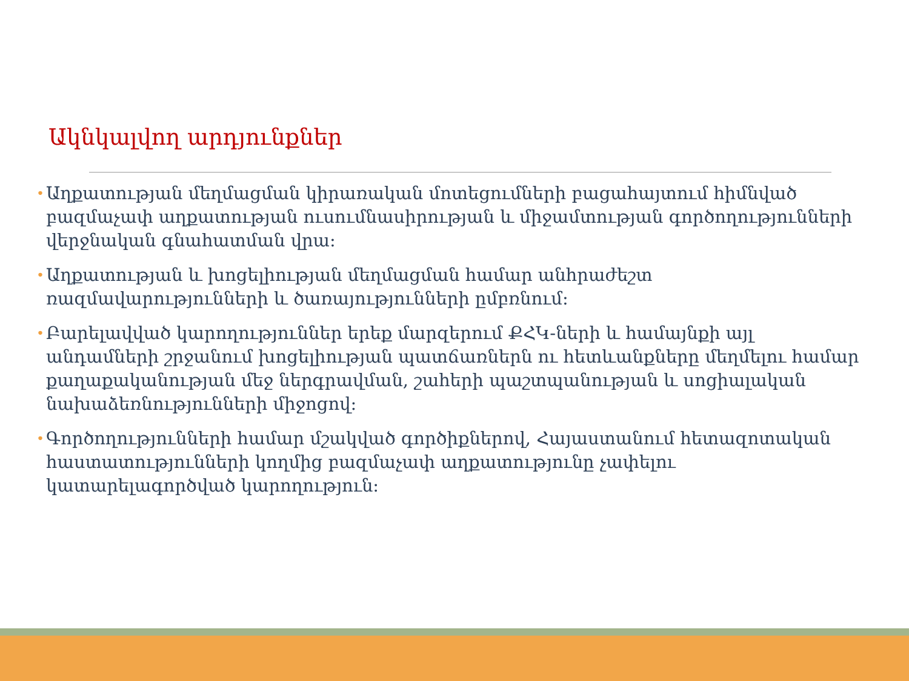Ակնկալվող արդյունքներ
• Աղքատության մեղմացման կիրառական մոտեցումների բացահայտում հիմնված բազմաչափ աղքատության ուսումնասիրության և միջամտության գործողությունների վերջնական գնահատման վրա:
• Աղքատության և խոցելիության մեղմացման համար անհրաժեշտ ռազմավարությունների և ծառայությունների ըմբռնում:
• Բարելավված կարողություններ երեք մարզերում ՔՀԿ-ների և համայնքի այլ անդամների շրջանում խոցելիության պատճառներն ու հետևանքները մեղմելու համար քաղաքականության մեջ ներգրավման, շահերի պաշտպանության և սոցիալական նախաձեռնությունների միջոցով:
• Գործողությունների համար մշակված գործիքներով, Հայաստանում հետազոտական հաստատությունների կողմից բազմաչափ աղքատությունը չափելու կատարելագործված կարողություն: